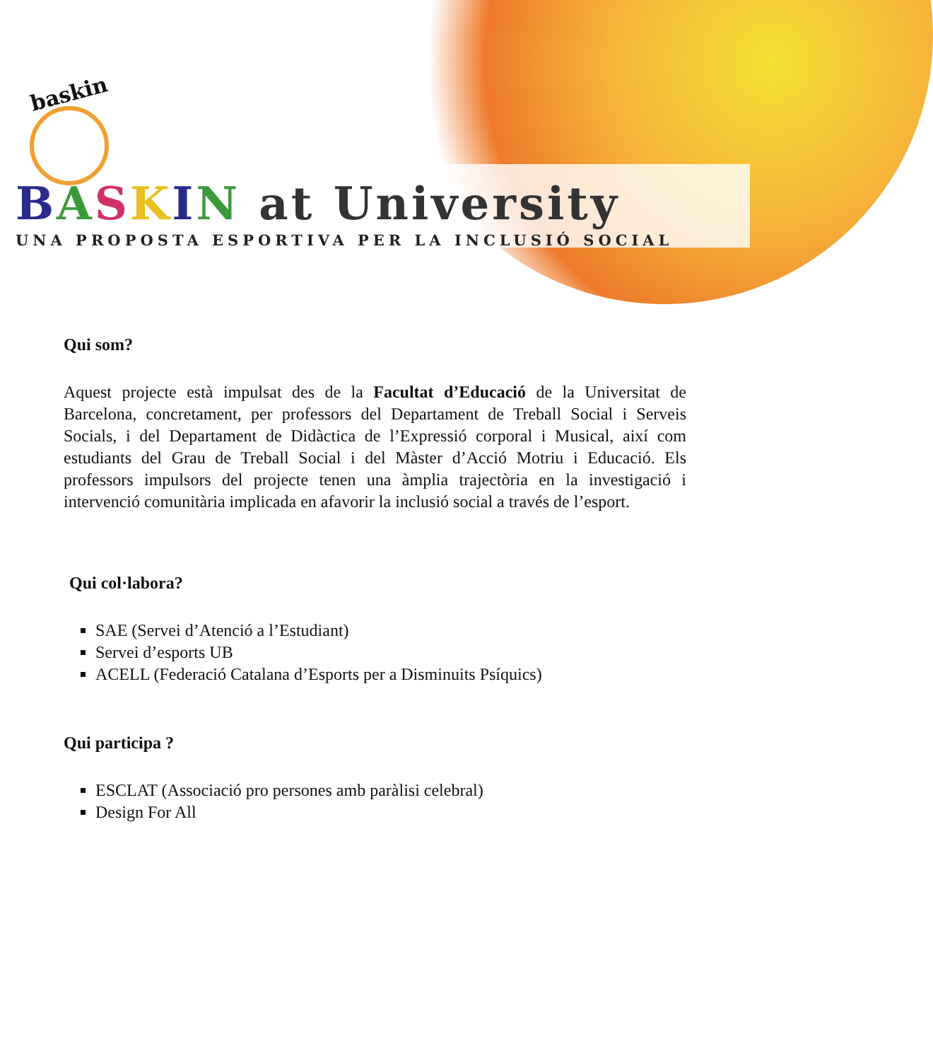baskin
BASKIN at University
UNA PROPOSTA ESPORTIVA PER LA INCLUSIÓ SOCIAL
Qui som?
Aquest projecte està impulsat des de la Facultat d’Educació de la Universitat de Barcelona, concretament, per professors del Departament de Treball Social i Serveis Socials, i del Departament de Didàctica de l’Expressió corporal i Musical, així com estudiants del Grau de Treball Social i del Màster d’Acció Motriu i Educació. Els professors impulsors del projecte tenen una àmplia trajectòria en la investigació i intervenció comunitària implicada en afavorir la inclusió social a través de l’esport.
Qui col·labora?
SAE (Servei d’Atenció a l’Estudiant)
Servei d’esports UB
ACELL (Federació Catalana d’Esports per a Disminuits Psíquics)
Qui participa ?
ESCLAT (Associació pro persones amb paràlisi celebral)
Design For All